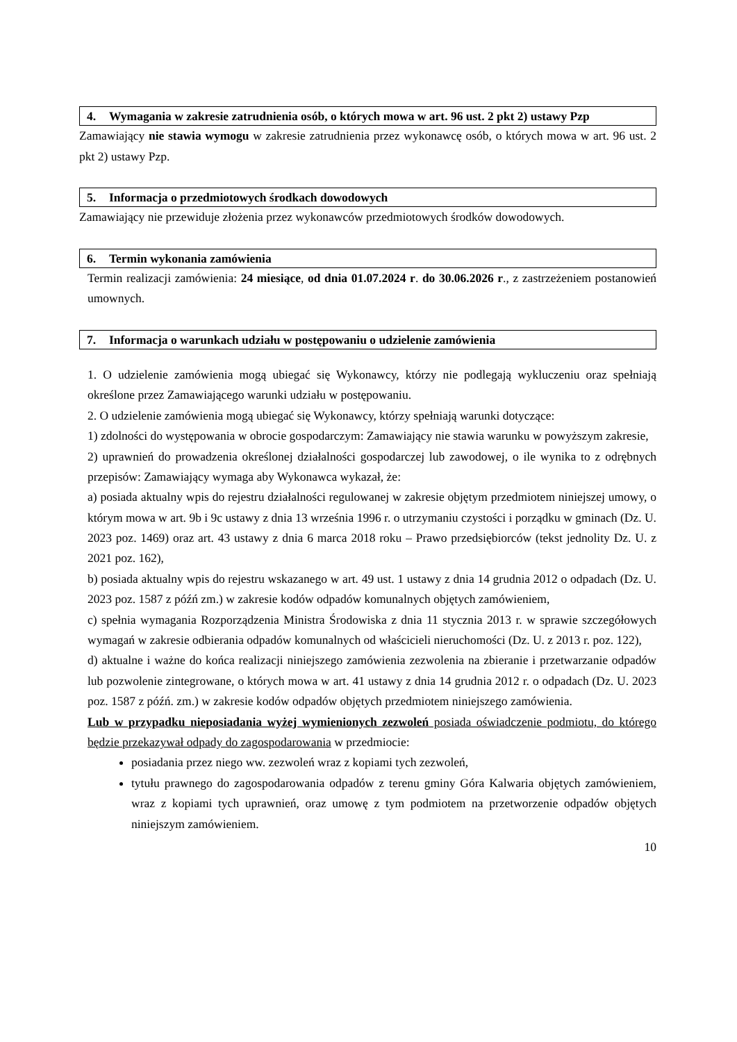4. Wymagania w zakresie zatrudnienia osób, o których mowa w art. 96 ust. 2 pkt 2) ustawy Pzp
Zamawiający nie stawia wymogu w zakresie zatrudnienia przez wykonawcę osób, o których mowa w art. 96 ust. 2 pkt 2) ustawy Pzp.
5. Informacja o przedmiotowych środkach dowodowych
Zamawiający nie przewiduje złożenia przez wykonawców przedmiotowych środków dowodowych.
6. Termin wykonania zamówienia
Termin realizacji zamówienia: 24 miesiące, od dnia 01.07.2024 r. do 30.06.2026 r., z zastrzeżeniem postanowień umownych.
7. Informacja o warunkach udziału w postępowaniu o udzielenie zamówienia
1. O udzielenie zamówienia mogą ubiegać się Wykonawcy, którzy nie podlegają wykluczeniu oraz spełniają określone przez Zamawiającego warunki udziału w postępowaniu.
2. O udzielenie zamówienia mogą ubiegać się Wykonawcy, którzy spełniają warunki dotyczące:
1) zdolności do występowania w obrocie gospodarczym: Zamawiający nie stawia warunku w powyższym zakresie,
2) uprawnień do prowadzenia określonej działalności gospodarczej lub zawodowej, o ile wynika to z odrębnych przepisów: Zamawiający wymaga aby Wykonawca wykazał, że:
a) posiada aktualny wpis do rejestru działalności regulowanej w zakresie objętym przedmiotem niniejszej umowy, o którym mowa w art. 9b i 9c ustawy z dnia 13 września 1996 r. o utrzymaniu czystości i porządku w gminach (Dz. U. 2023 poz. 1469) oraz art. 43 ustawy z dnia 6 marca 2018 roku – Prawo przedsiębiorców (tekst jednolity Dz. U. z 2021 poz. 162),
b) posiada aktualny wpis do rejestru wskazanego w art. 49 ust. 1 ustawy z dnia 14 grudnia 2012 o odpadach (Dz. U. 2023 poz. 1587 z późń zm.) w zakresie kodów odpadów komunalnych objętych zamówieniem,
c) spełnia wymagania Rozporządzenia Ministra Środowiska z dnia 11 stycznia 2013 r. w sprawie szczegółowych wymagań w zakresie odbierania odpadów komunalnych od właścicieli nieruchomości (Dz. U. z 2013 r. poz. 122),
d) aktualne i ważne do końca realizacji niniejszego zamówienia zezwolenia na zbieranie i przetwarzanie odpadów lub pozwolenie zintegrowane, o których mowa w art. 41 ustawy z dnia 14 grudnia 2012 r. o odpadach (Dz. U. 2023 poz. 1587 z późń. zm.) w zakresie kodów odpadów objętych przedmiotem niniejszego zamówienia.
Lub w przypadku nieposiadania wyżej wymienionych zezwoleń posiada oświadczenie podmiotu, do którego będzie przekazywał odpady do zagospodarowania w przedmiocie:
posiadania przez niego ww. zezwoleń wraz z kopiami tych zezwoleń,
tytułu prawnego do zagospodarowania odpadów z terenu gminy Góra Kalwaria objętych zamówieniem, wraz z kopiami tych uprawnień, oraz umowę z tym podmiotem na przetworzenie odpadów objętych niniejszym zamówieniem.
10